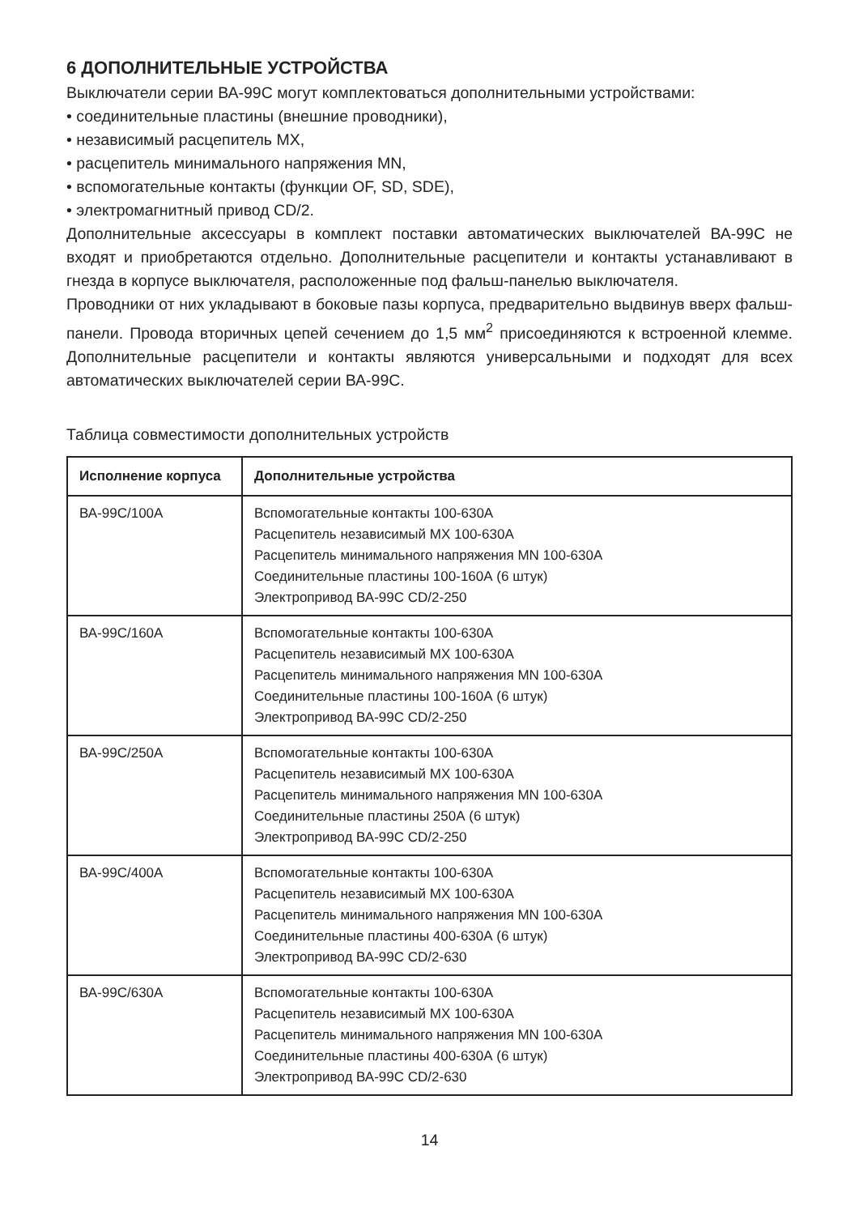6 ДОПОЛНИТЕЛЬНЫЕ УСТРОЙСТВА
Выключатели серии ВА-99С могут комплектоваться дополнительными устрой­ствами:
• соединительные пластины (внешние проводники),
• независимый расцепитель МХ,
• расцепитель минимального напряжения MN,
• вспомогательные контакты (функции OF, SD, SDE),
• электромагнитный привод CD/2.
Дополнительные аксессуары в комплект поставки автоматических выключателей ВА-99С не входят и приобретаются отдельно. Дополнительные расцепители и кон­такты устанавливают в гнезда в корпусе выключателя, расположенные под фальш-панелью выключателя.
Проводники от них укладывают в боковые пазы корпуса, предварительно выдвинув вверх фальш-панели. Провода вторичных цепей сечением до 1,5 мм<sup>2</sup> присоединяются к встроенной клемме. Дополнительные расцепители и контакты являются универ­сальными и подходят для всех автоматических выключателей серии ВА-99С.
Таблица совместимости дополнительных устройств
| Исполнение корпуса | Дополнительные устройства |
| --- | --- |
| ВА-99С/100А | Вспомогательные контакты 100-630А Расцепитель независимый МХ 100-630А Расцепитель минимального напряжения MN 100-630А Соединительные пластины 100-160А (6 штук) Электропривод ВА-99С CD/2-250 |
| ВА-99С/160А | Вспомогательные контакты 100-630А Расцепитель независимый МХ 100-630А Расцепитель минимального напряжения MN 100-630А Соединительные пластины 100-160А (6 штук) Электропривод ВА-99С CD/2-250 |
| ВА-99С/250А | Вспомогательные контакты 100-630А Расцепитель независимый МХ 100-630А Расцепитель минимального напряжения MN 100-630А Соединительные пластины 250А (6 штук) Электропривод ВА-99С CD/2-250 |
| ВА-99С/400А | Вспомогательные контакты 100-630А Расцепитель независимый МХ 100-630А Расцепитель минимального напряжения MN 100-630А Соединительные пластины 400-630А (6 штук) Электропривод ВА-99С CD/2-630 |
| ВА-99С/630А | Вспомогательные контакты 100-630А Расцепитель независимый МХ 100-630А Расцепитель минимального напряжения MN 100-630А Соединительные пластины 400-630А (6 штук) Электропривод ВА-99С CD/2-630 |
14